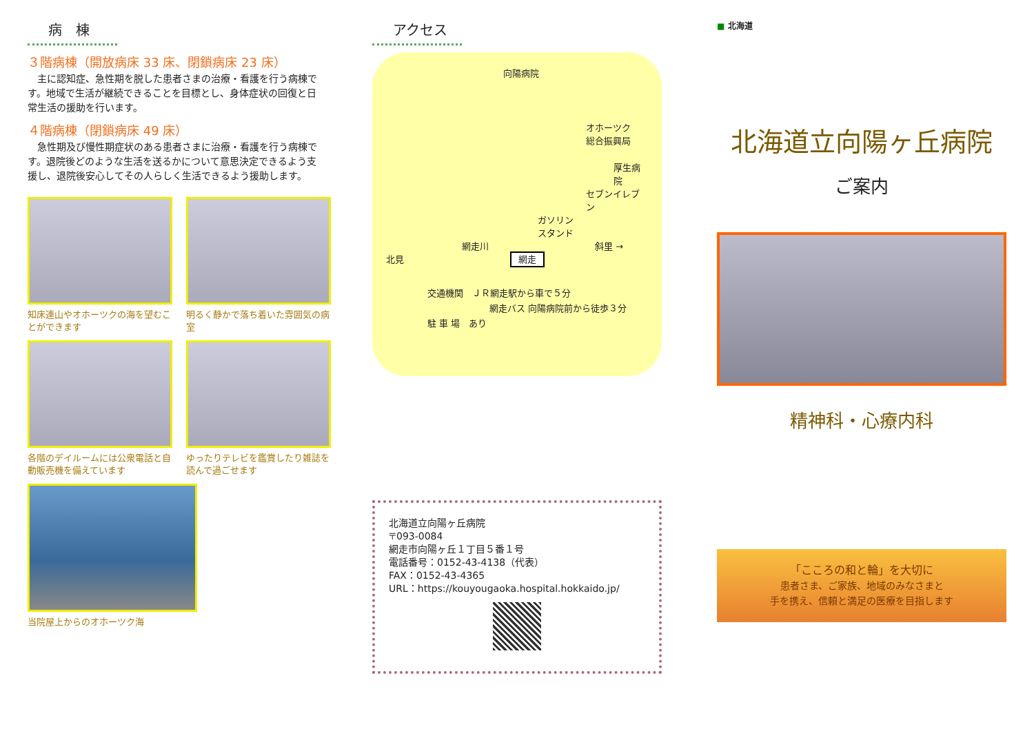病　棟
３階病棟（開放病床 33 床、閉鎖病床 23 床）
　主に認知症、急性期を脱した患者さまの治療・看護を行う病棟です。地域で生活が継続できることを目標とし、身体症状の回復と日常生活の援助を行います。
４階病棟（閉鎖病床 49 床）
　急性期及び慢性期症状のある患者さまに治療・看護を行う病棟です。退院後どのような生活を送るかについて意思決定できるよう支援し、退院後安心してその人らしく生活できるよう援助します。
知床連山やオホーツクの海を望むことができます
明るく静かで落ち着いた雰囲気の病室
各階のデイルームには公衆電話と自動販売機を備えています
ゆったりテレビを鑑賞したり雑誌を読んで過ごせます
当院屋上からのオホーツク海
アクセス
向陽病院
オホーツク
総合振興局
厚生病院
セブンイレブン
ガソリン
スタンド
網走川 斜里 →
北見 網走
交通機関　ＪＲ網走駅から車で５分
網走バス 向陽病院前から徒歩３分
駐 車 場　あり
北海道立向陽ヶ丘病院
〒093-0084
網走市向陽ヶ丘１丁目５番１号
電話番号：0152-43-4138（代表）
FAX：0152-43-4365
URL：https://kouyougaoka.hospital.hokkaido.jp/
■ 北海道
北海道立向陽ヶ丘病院
ご案内
精神科・心療内科
「こころの和と輪」を大切に
患者さま、ご家族、地域のみなさまと
手を携え、信頼と満足の医療を目指します